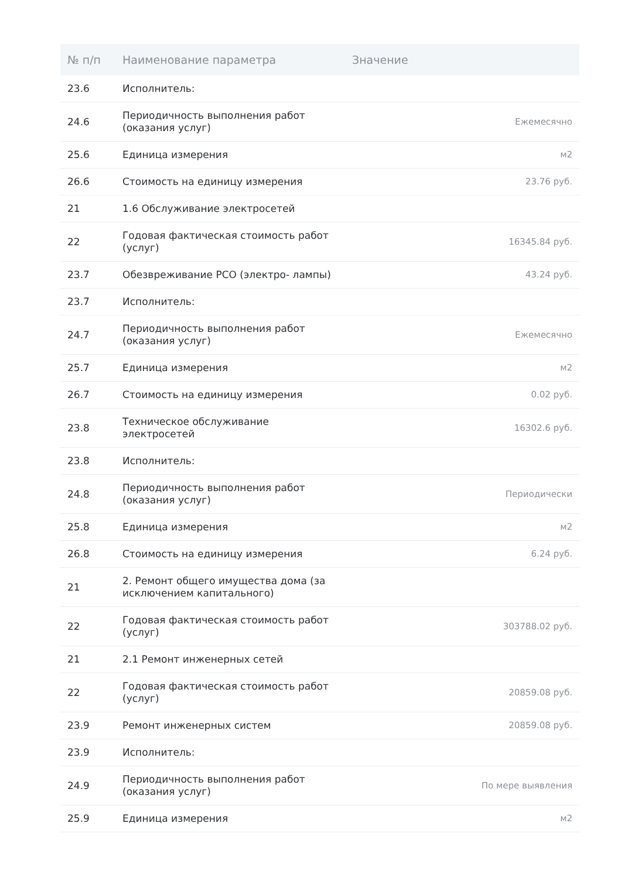| № п/п | Наименование параметра | Значение |
| --- | --- | --- |
| 23.6 | Исполнитель: | |
| 24.6 | Периодичность выполнения работ (оказания услуг) | Ежемесячно |
| 25.6 | Единица измерения | м2 |
| 26.6 | Стоимость на единицу измерения | 23.76 руб. |
| 21 | 1.6 Обслуживание электросетей | |
| 22 | Годовая фактическая стоимость работ (услуг) | 16345.84 руб. |
| 23.7 | Обезвреживание РСО (электро- лампы) | 43.24 руб. |
| 23.7 | Исполнитель: | |
| 24.7 | Периодичность выполнения работ (оказания услуг) | Ежемесячно |
| 25.7 | Единица измерения | м2 |
| 26.7 | Стоимость на единицу измерения | 0.02 руб. |
| 23.8 | Техническое обслуживание электросетей | 16302.6 руб. |
| 23.8 | Исполнитель: | |
| 24.8 | Периодичность выполнения работ (оказания услуг) | Периодически |
| 25.8 | Единица измерения | м2 |
| 26.8 | Стоимость на единицу измерения | 6.24 руб. |
| 21 | 2. Ремонт общего имущества дома (за исключением капитального) | |
| 22 | Годовая фактическая стоимость работ (услуг) | 303788.02 руб. |
| 21 | 2.1 Ремонт инженерных сетей | |
| 22 | Годовая фактическая стоимость работ (услуг) | 20859.08 руб. |
| 23.9 | Ремонт инженерных систем | 20859.08 руб. |
| 23.9 | Исполнитель: | |
| 24.9 | Периодичность выполнения работ (оказания услуг) | По мере выявления |
| 25.9 | Единица измерения | м2 |